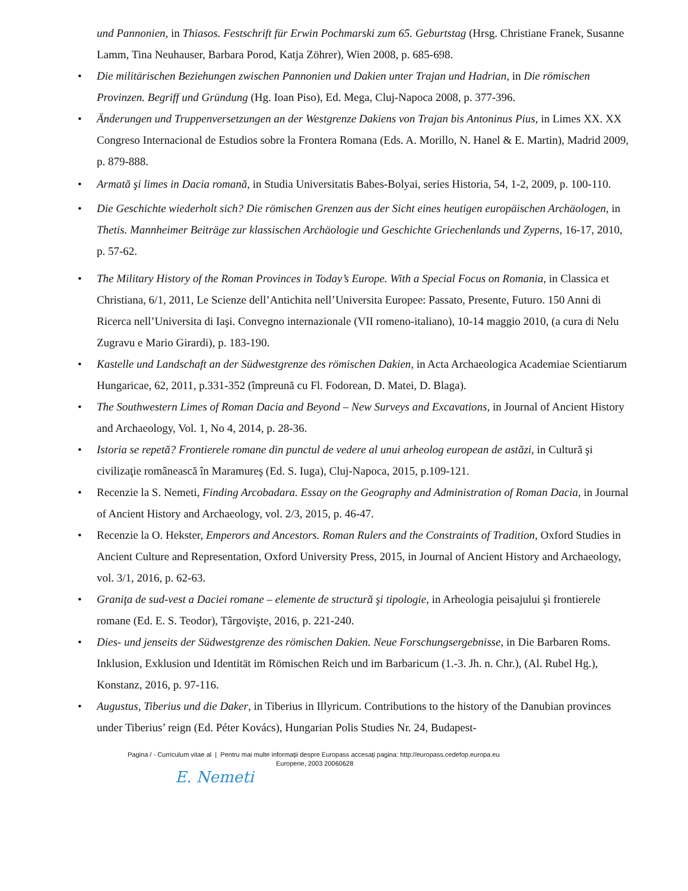und Pannonien, in Thiasos. Festschrift für Erwin Pochmarski zum 65. Geburtstag (Hrsg. Christiane Franek, Susanne Lamm, Tina Neuhauser, Barbara Porod, Katja Zöhrer), Wien 2008, p. 685-698.
• Die militärischen Beziehungen zwischen Pannonien und Dakien unter Trajan und Hadrian, in Die römischen Provinzen. Begriff und Gründung (Hg. Ioan Piso), Ed. Mega, Cluj-Napoca 2008, p. 377-396.
• Änderungen und Truppenversetzungen an der Westgrenze Dakiens von Trajan bis Antoninus Pius, in Limes XX. XX Congreso Internacional de Estudios sobre la Frontera Romana (Eds. A. Morillo, N. Hanel & E. Martin), Madrid 2009, p. 879-888.
• Armată şi limes in Dacia romană, in Studia Universitatis Babes-Bolyai, series Historia, 54, 1-2, 2009, p. 100-110.
• Die Geschichte wiederholt sich? Die römischen Grenzen aus der Sicht eines heutigen europäischen Archäologen, in Thetis. Mannheimer Beiträge zur klassischen Archäologie und Geschichte Griechenlands und Zyperns, 16-17, 2010, p. 57-62.
• The Military History of the Roman Provinces in Today’s Europe. With a Special Focus on Romania, in Classica et Christiana, 6/1, 2011, Le Scienze dell’Antichita nell’Universita Europee: Passato, Presente, Futuro. 150 Anni di Ricerca nell’Universita di Iaşi. Convegno internazionale (VII romeno-italiano), 10-14 maggio 2010, (a cura di Nelu Zugravu e Mario Girardi), p. 183-190.
• Kastelle und Landschaft an der Südwestgrenze des römischen Dakien, in Acta Archaeologica Academiae Scientiarum Hungaricae, 62, 2011, p.331-352 (împreună cu Fl. Fodorean, D. Matei, D. Blaga).
• The Southwestern Limes of Roman Dacia and Beyond – New Surveys and Excavations, in Journal of Ancient History and Archaeology, Vol. 1, No 4, 2014, p. 28-36.
• Istoria se repetă? Frontierele romane din punctul de vedere al unui arheolog european de astăzi, in Cultură şi civilizaţie românească în Maramureş (Ed. S. Iuga), Cluj-Napoca, 2015, p.109-121.
• Recenzie la S. Nemeti, Finding Arcobadara. Essay on the Geography and Administration of Roman Dacia, in Journal of Ancient History and Archaeology, vol. 2/3, 2015, p. 46-47.
• Recenzie la O. Hekster, Emperors and Ancestors. Roman Rulers and the Constraints of Tradition, Oxford Studies in Ancient Culture and Representation, Oxford University Press, 2015, in Journal of Ancient History and Archaeology, vol. 3/1, 2016, p. 62-63.
• Graniţa de sud-vest a Daciei romane – elemente de structură şi tipologie, in Arheologia peisajului şi frontierele romane (Ed. E. S. Teodor), Târgovişte, 2016, p. 221-240.
• Dies- und jenseits der Südwestgrenze des römischen Dakien. Neue Forschungsergebnisse, in Die Barbaren Roms. Inklusion, Exklusion und Identität im Römischen Reich und im Barbaricum (1.-3. Jh. n. Chr.), (Al. Rubel Hg.), Konstanz, 2016, p. 97-116.
• Augustus, Tiberius und die Daker, in Tiberius in Illyricum. Contributions to the history of the Danubian provinces under Tiberius’ reign (Ed. Péter Kovács), Hungarian Polis Studies Nr. 24, Budapest-
Pagina / - Curriculum vitae al | Pentru mai multe informaţii despre Europass accesaţi pagina: http://europass.cedefop.europa.eu
Europene, 2003 20060628
E. Nemeti